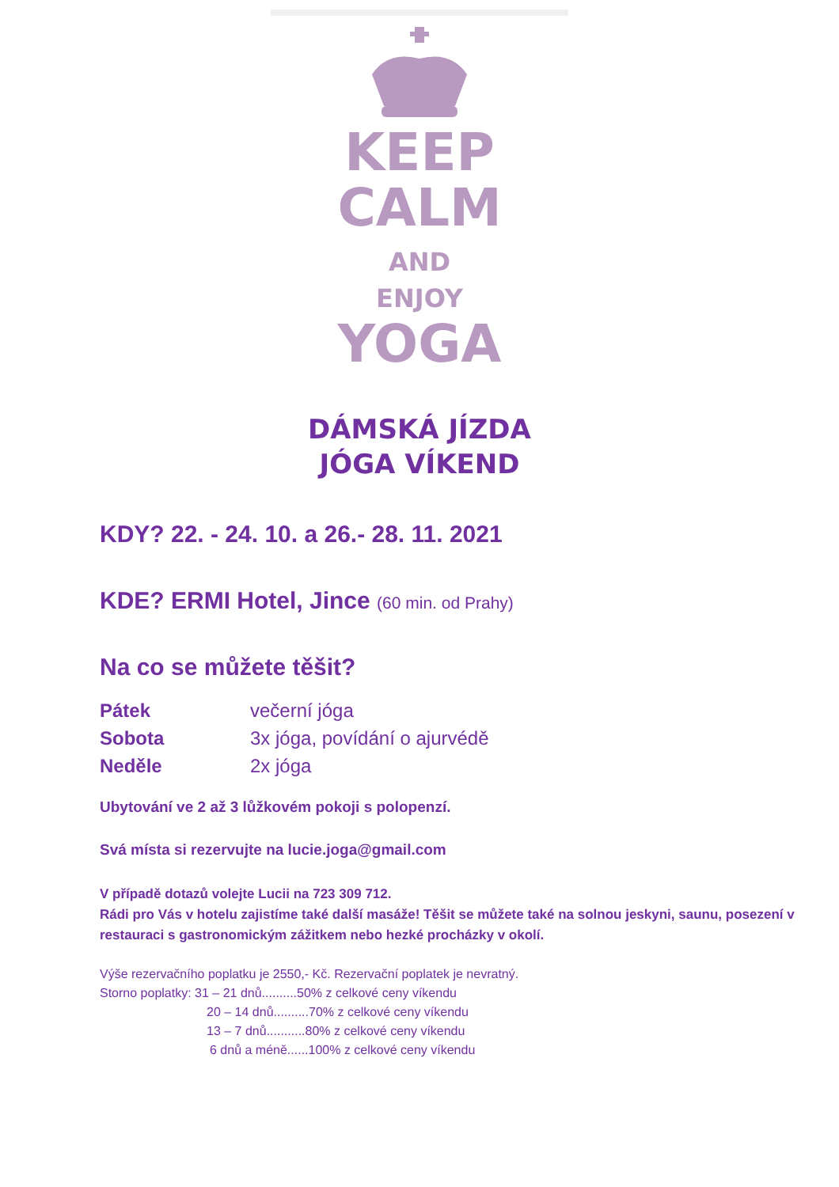KEEP
CALM
AND
ENJOY
YOGA
DÁMSKÁ JÍZDA
JÓGA VÍKEND
KDY? 22. - 24. 10. a 26.- 28. 11. 2021
KDE? ERMI Hotel, Jince (60 min. od Prahy)
Na co se můžete těšit?
Pátek večerní jóga
Sobota 3x jóga, povídání o ajurvédě
Neděle 2x jóga
Ubytování ve 2 až 3 lůžkovém pokoji s polopenzí.
Svá místa si rezervujte na lucie.joga@gmail.com
V případě dotazů volejte Lucii na 723 309 712.
Rádi pro Vás v hotelu zajistíme také další masáže! Těšit se můžete také na solnou jeskyni, saunu, posezení v restauraci s gastronomickým zážitkem nebo hezké procházky v okolí.
Výše rezervačního poplatku je 2550,- Kč. Rezervační poplatek je nevratný.
Storno poplatky: 31 – 21 dnů..........50% z celkové ceny víkendu
20 – 14 dnů..........70% z celkové ceny víkendu
13 – 7 dnů...........80% z celkové ceny víkendu
6 dnů a méně......100% z celkové ceny víkendu